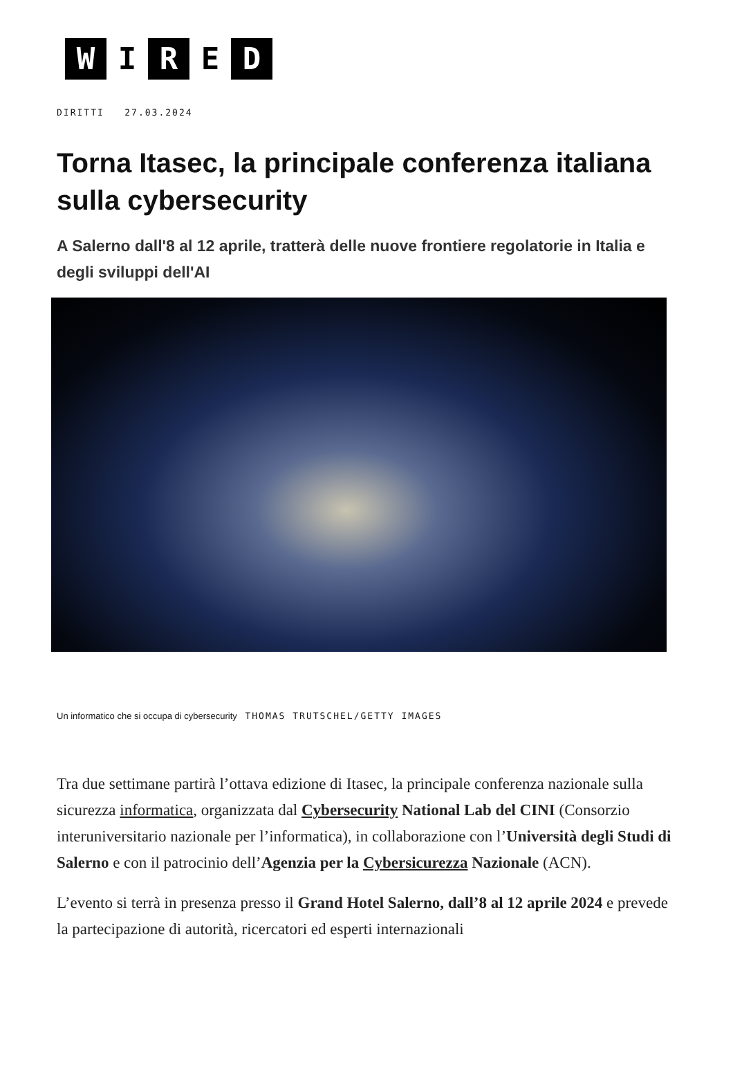W I R E D
DIRITTI 27.03.2024
Torna Itasec, la principale conferenza italiana sulla cybersecurity
A Salerno dall'8 al 12 aprile, tratterà delle nuove frontiere regolatorie in Italia e degli sviluppi dell'AI
Un informatico che si occupa di cybersecurity THOMAS TRUTSCHEL/GETTY IMAGES
Tra due settimane partirà l’ottava edizione di Itasec, la principale conferenza nazionale sulla sicurezza informatica, organizzata dal Cybersecurity National Lab del CINI (Consorzio interuniversitario nazionale per l’informatica), in collaborazione con l’Università degli Studi di Salerno e con il patrocinio dell’Agenzia per la Cybersicurezza Nazionale (ACN).
L’evento si terrà in presenza presso il Grand Hotel Salerno, dall’8 al 12 aprile 2024 e prevede la partecipazione di autorità, ricercatori ed esperti internazionali